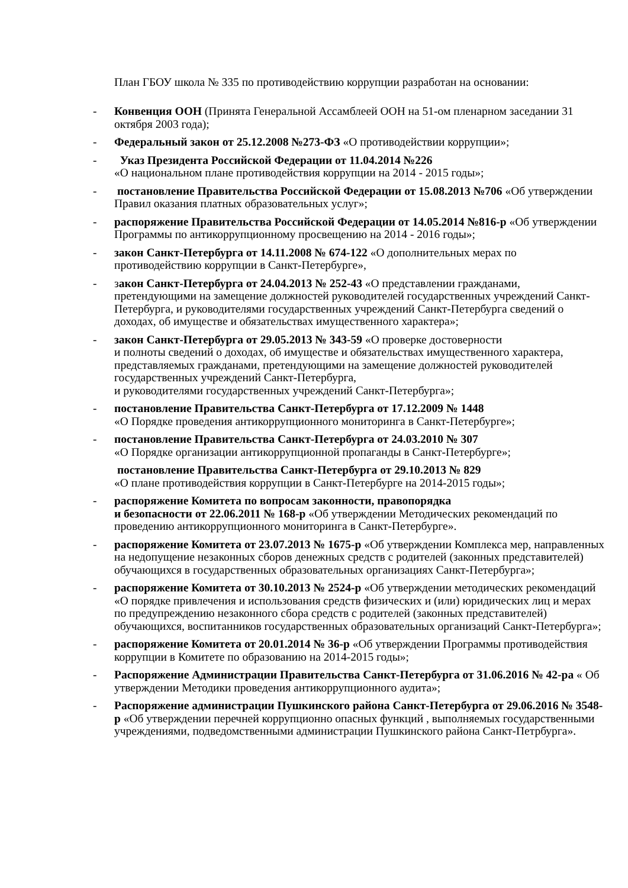План ГБОУ школа № 335 по противодействию коррупции разработан на основании:
- Конвенция ООН (Принята Генеральной Ассамблеей ООН на 51-ом пленарном заседании 31 октября 2003 года);
- Федеральный закон от 25.12.2008 №273-ФЗ «О противодействии коррупции»;
- Указ Президента Российской Федерации от 11.04.2014 №226
«О национальном плане противодействия коррупции на 2014 - 2015 годы»;
- постановление Правительства Российской Федерации от 15.08.2013 №706 «Об утверждении Правил оказания платных образовательных услуг»;
- распоряжение Правительства Российской Федерации от 14.05.2014 №816-р «Об утверждении Программы по антикоррупционному просвещению на 2014 - 2016 годы»;
- закон Санкт-Петербурга от 14.11.2008 № 674-122 «О дополнительных мерах по противодействию коррупции в Санкт-Петербурге»,
- закон Санкт-Петербурга от 24.04.2013 № 252-43 «О представлении гражданами, претендующими на замещение должностей руководителей государственных учреждений Санкт-Петербурга, и руководителями государственных учреждений Санкт-Петербурга сведений о доходах, об имуществе и обязательствах имущественного характера»;
- закон Санкт-Петербурга от 29.05.2013 № 343-59 «О проверке достоверности
и полноты сведений о доходах, об имуществе и обязательствах имущественного характера, представляемых гражданами, претендующими на замещение должностей руководителей государственных учреждений Санкт-Петербурга,
и руководителями государственных учреждений Санкт-Петербурга»;
- постановление Правительства Санкт-Петербурга от 17.12.2009 № 1448
«О Порядке проведения антикоррупционного мониторинга в Санкт-Петербурге»;
- постановление Правительства Санкт-Петербурга от 24.03.2010 № 307
«О Порядке организации антикоррупционной пропаганды в Санкт-Петербурге»;
постановление Правительства Санкт-Петербурга от 29.10.2013 № 829
«О плане противодействия коррупции в Санкт-Петербурге на 2014-2015 годы»;
- распоряжение Комитета по вопросам законности, правопорядка
и безопасности от 22.06.2011 № 168-р «Об утверждении Методических рекомендаций по проведению антикоррупционного мониторинга в Санкт-Петербурге».
- распоряжение Комитета от 23.07.2013 № 1675-р «Об утверждении Комплекса мер, направленных на недопущение незаконных сборов денежных средств с родителей (законных представителей) обучающихся в государственных образовательных организациях Санкт-Петербурга»;
- распоряжение Комитета от 30.10.2013 № 2524-р «Об утверждении методических рекомендаций «О порядке привлечения и использования средств физических и (или) юридических лиц и мерах по предупреждению незаконного сбора средств с родителей (законных представителей) обучающихся, воспитанников государственных образовательных организаций Санкт-Петербурга»;
- распоряжение Комитета от 20.01.2014 № 36-р «Об утверждении Программы противодействия коррупции в Комитете по образованию на 2014-2015 годы»;
- Распоряжение Администрации Правительства Санкт-Петербурга от 31.06.2016 № 42-ра « Об утверждении Методики проведения антикоррупционного аудита»;
- Распоряжение администрации Пушкинского района Санкт-Петербурга от 29.06.2016 № 3548-р «Об утверждении перечней коррупционно опасных функций , выполняемых государственными учреждениями, подведомственными администрации Пушкинского района Санкт-Петрбурга».